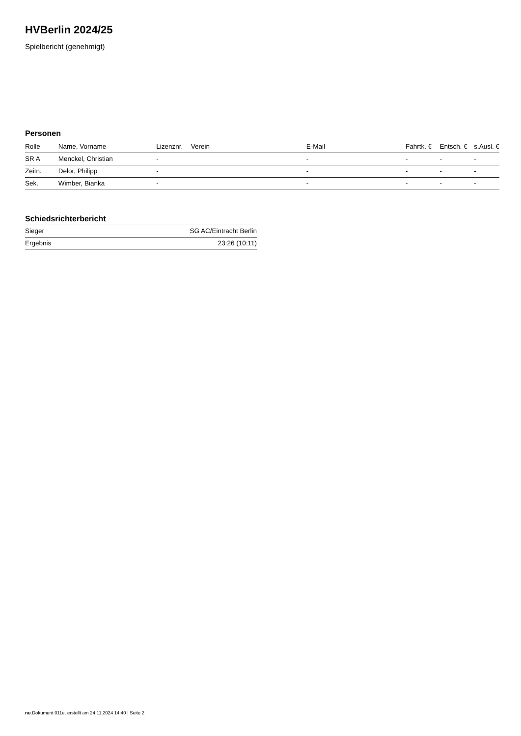HVBerlin 2024/25
Spielbericht (genehmigt)
Personen
| Rolle | Name, Vorname | Lizenznr. | Verein | E-Mail | Fahrtk. € | Entsch. € | s.Ausl. € |
| --- | --- | --- | --- | --- | --- | --- | --- |
| SR A | Menckel, Christian | - | | - | - | - | - |
| Zeitn. | Delor, Philipp | - | | - | - | - | - |
| Sek. | Wimber, Bianka | - | | - | - | - | - |
Schiedsrichterbericht
| Sieger | SG AC/Eintracht Berlin |
| Ergebnis | 23:26 (10:11) |
nu.Dokument 011e, erstellt am 24.11.2024 14:40 | Seite 2